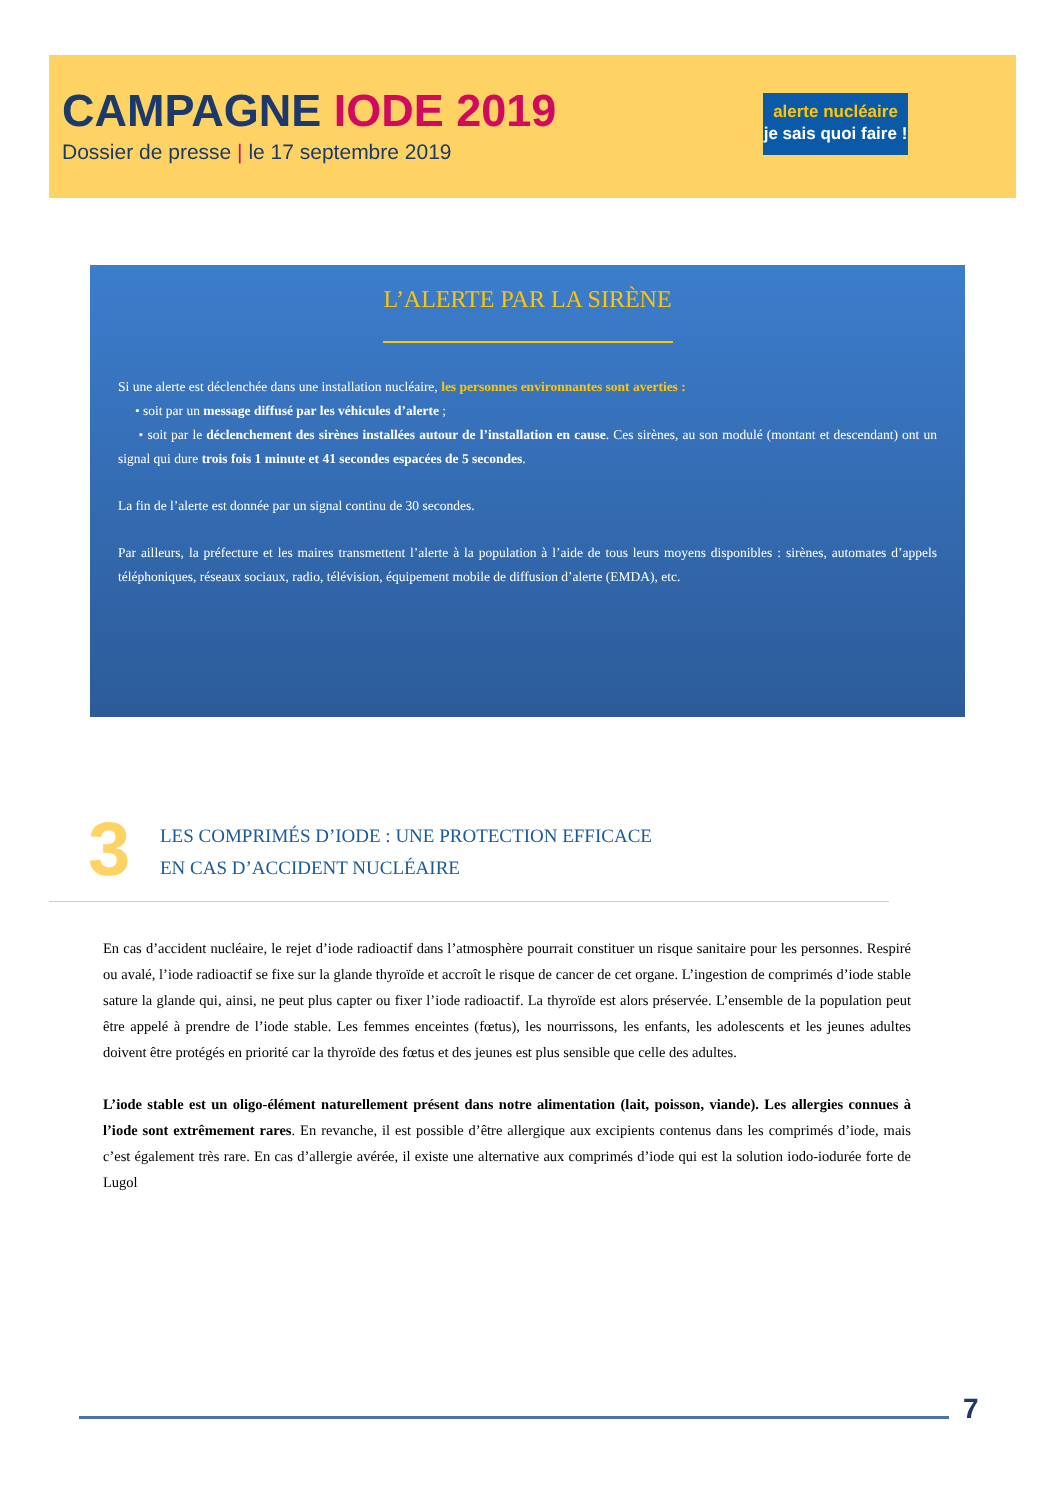CAMPAGNE IODE 2019
Dossier de presse | le 17 septembre 2019
alerte nucléaire
je sais quoi faire !
L’ALERTE PAR LA SIRÈNE
Si une alerte est déclenchée dans une installation nucléaire, les personnes environnantes sont averties :
• soit par un message diffusé par les véhicules d’alerte ;
• soit par le déclenchement des sirènes installées autour de l’installation en cause. Ces sirènes, au son modulé (montant et descendant) ont un signal qui dure trois fois 1 minute et 41 secondes espacées de 5 secondes.
La fin de l’alerte est donnée par un signal continu de 30 secondes.
Par ailleurs, la préfecture et les maires transmettent l’alerte à la population à l’aide de tous leurs moyens disponibles : sirènes, automates d’appels téléphoniques, réseaux sociaux, radio, télévision, équipement mobile de diffusion d’alerte (EMDA), etc.
3
LES COMPRIMÉS D’IODE : UNE PROTECTION EFFICACE
EN CAS D’ACCIDENT NUCLÉAIRE
En cas d’accident nucléaire, le rejet d’iode radioactif dans l’atmosphère pourrait constituer un risque sanitaire pour les personnes. Respiré ou avalé, l’iode radioactif se fixe sur la glande thyroïde et accroît le risque de cancer de cet organe. L’ingestion de comprimés d’iode stable sature la glande qui, ainsi, ne peut plus capter ou fixer l’iode radioactif. La thyroïde est alors préservée. L’ensemble de la population peut être appelé à prendre de l’iode stable. Les femmes enceintes (fœtus), les nourrissons, les enfants, les adolescents et les jeunes adultes doivent être protégés en priorité car la thyroïde des fœtus et des jeunes est plus sensible que celle des adultes.
L’iode stable est un oligo-élément naturellement présent dans notre alimentation (lait, poisson, viande). Les allergies connues à l’iode sont extrêmement rares. En revanche, il est possible d’être allergique aux excipients contenus dans les comprimés d’iode, mais c’est également très rare. En cas d’allergie avérée, il existe une alternative aux comprimés d’iode qui est la solution iodo-iodurée forte de Lugol
7